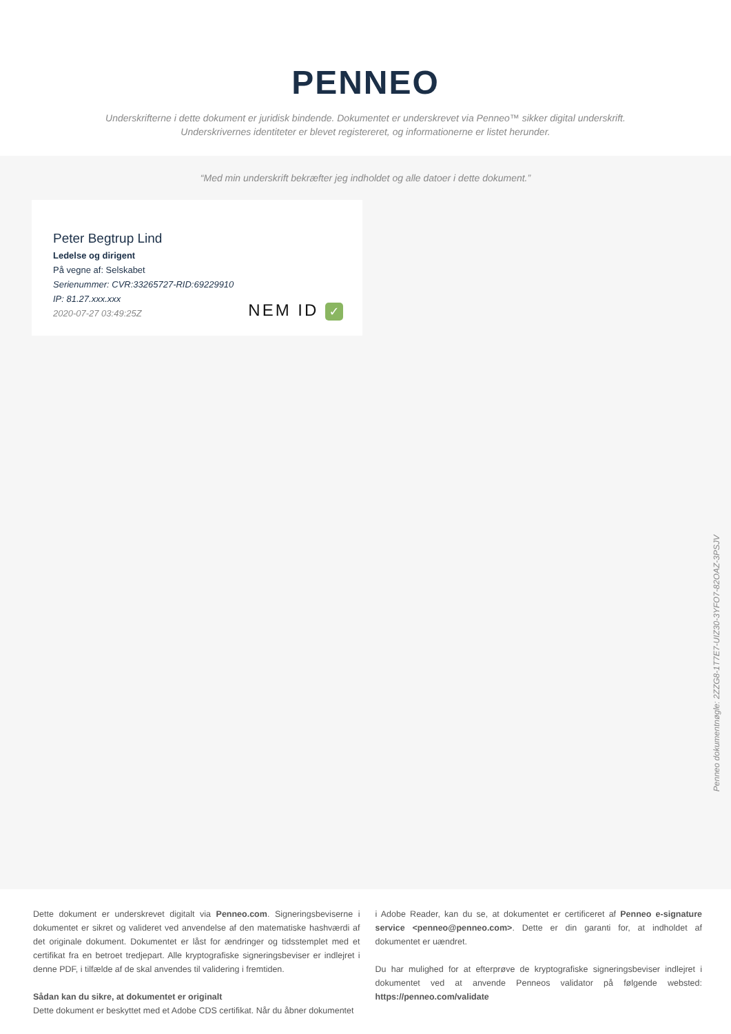PENNEO
Underskrifterne i dette dokument er juridisk bindende. Dokumentet er underskrevet via Penneo™ sikker digital underskrift.
Underskrivernes identiteter er blevet registereret, og informationerne er listet herunder.
“Med min underskrift bekræfter jeg indholdet og alle datoer i dette dokument.”
Peter Begtrup Lind
Ledelse og dirigent
På vegne af: Selskabet
Serienummer: CVR:33265727-RID:69229910
IP: 81.27.xxx.xxx
2020-07-27 03:49:25Z
NEM ID ✓
Penneo dokumentnøgle: 2ZZG8-1T7E7-UIZ30-3YFO7-82OAZ-3PSJV
Dette dokument er underskrevet digitalt via Penneo.com. Signeringsbeviserne i dokumentet er sikret og valideret ved anvendelse af den matematiske hashværdi af det originale dokument. Dokumentet er låst for ændringer og tidsstemplet med et certifikat fra en betroet tredjepart. Alle kryptografiske signeringsbeviser er indlejret i denne PDF, i tilfælde af de skal anvendes til validering i fremtiden.
Sådan kan du sikre, at dokumentet er originalt
Dette dokument er beskyttet med et Adobe CDS certifikat. Når du åbner dokumentet
i Adobe Reader, kan du se, at dokumentet er certificeret af Penneo e-signature service <penneo@penneo.com>. Dette er din garanti for, at indholdet af dokumentet er uændret.
Du har mulighed for at efterprøve de kryptografiske signeringsbeviser indlejret i dokumentet ved at anvende Penneos validator på følgende websted: https://penneo.com/validate